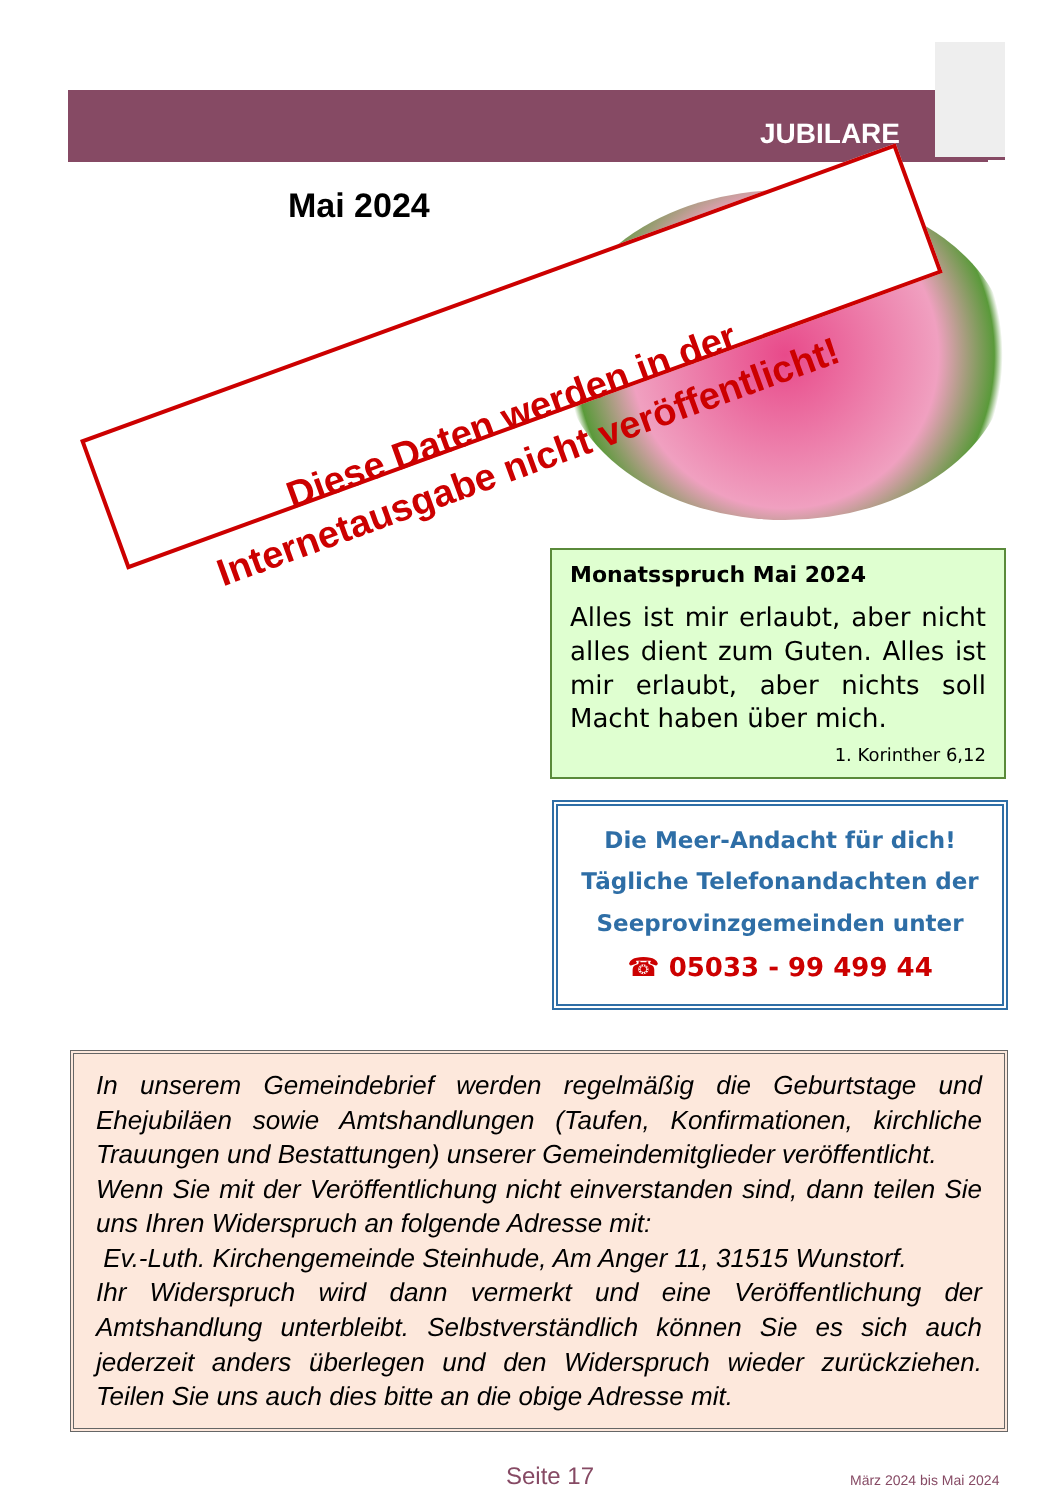JUBILARE
Mai 2024
Diese Daten werden in der Internetausgabe nicht veröffentlicht!
Monatsspruch Mai 2024
Alles ist mir erlaubt, aber nicht alles dient zum Guten. Alles ist mir erlaubt, aber nichts soll Macht haben über mich.
1. Korinther 6,12
Die Meer-Andacht für dich!
Tägliche Telefonandachten der
Seeprovinzgemeinden unter
☎ 05033 - 99 499 44
In unserem Gemeindebrief werden regelmäßig die Geburtstage und Ehejubiläen sowie Amtshandlungen (Taufen, Konfirmationen, kirchliche Trauungen und Bestattungen) unserer Gemeindemitglieder veröffentlicht.
Wenn Sie mit der Veröffentlichung nicht einverstanden sind, dann teilen Sie uns Ihren Widerspruch an folgende Adresse mit:
Ev.-Luth. Kirchengemeinde Steinhude, Am Anger 11, 31515 Wunstorf.
Ihr Widerspruch wird dann vermerkt und eine Veröffentlichung der Amtshandlung unterbleibt. Selbstverständlich können Sie es sich auch jederzeit anders überlegen und den Widerspruch wieder zurückziehen. Teilen Sie uns auch dies bitte an die obige Adresse mit.
Seite 17 März 2024 bis Mai 2024